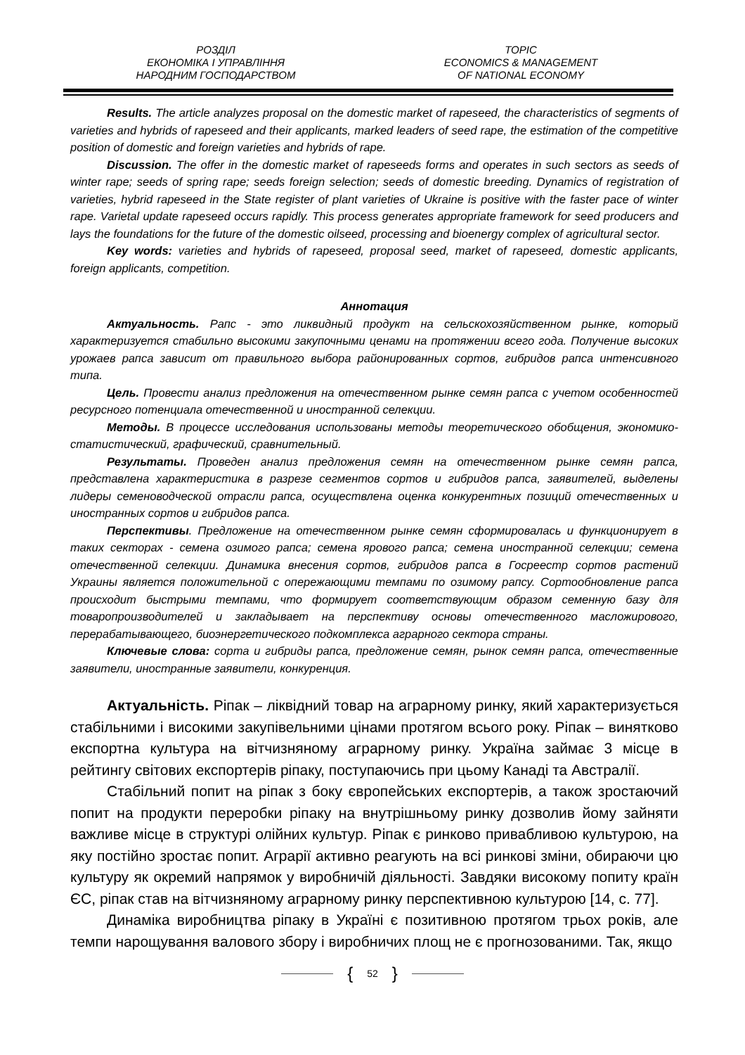РОЗДІЛ
ЕКОНОМІКА І УПРАВЛІННЯ
НАРОДНИМ ГОСПОДАРСТВОМ
TOPIC
ECONOMICS & MANAGEMENT
OF NATIONAL ECONOMY
Results. The article analyzes proposal on the domestic market of rapeseed, the characteristics of segments of varieties and hybrids of rapeseed and their applicants, marked leaders of seed rape, the estimation of the competitive position of domestic and foreign varieties and hybrids of rape.
Discussion. The offer in the domestic market of rapeseeds forms and operates in such sectors as seeds of winter rape; seeds of spring rape; seeds foreign selection; seeds of domestic breeding. Dynamics of registration of varieties, hybrid rapeseed in the State register of plant varieties of Ukraine is positive with the faster pace of winter rape. Varietal update rapeseed occurs rapidly. This process generates appropriate framework for seed producers and lays the foundations for the future of the domestic oilseed, processing and bioenergy complex of agricultural sector.
Key words: varieties and hybrids of rapeseed, proposal seed, market of rapeseed, domestic applicants, foreign applicants, competition.
Аннотация
Актуальность. Рапс - это ликвидный продукт на сельскохозяйственном рынке, который характеризуется стабильно высокими закупочными ценами на протяжении всего года. Получение высоких урожаев рапса зависит от правильного выбора районированных сортов, гибридов рапса интенсивного типа.
Цель. Провести анализ предложения на отечественном рынке семян рапса с учетом особенностей ресурсного потенциала отечественной и иностранной селекции.
Методы. В процессе исследования использованы методы теоретического обобщения, экономико-статистический, графический, сравнительный.
Результаты. Проведен анализ предложения семян на отечественном рынке семян рапса, представлена характеристика в разрезе сегментов сортов и гибридов рапса, заявителей, выделены лидеры семеноводческой отрасли рапса, осуществлена оценка конкурентных позиций отечественных и иностранных сортов и гибридов рапса.
Перспективы. Предложение на отечественном рынке семян сформировалась и функционирует в таких секторах - семена озимого рапса; семена ярового рапса; семена иностранной селекции; семена отечественной селекции. Динамика внесения сортов, гибридов рапса в Госреестр сортов растений Украины является положительной с опережающими темпами по озимому рапсу. Сортообновление рапса происходит быстрыми темпами, что формирует соответствующим образом семенную базу для товаропроизводителей и закладывает на перспективу основы отечественного масложирового, перерабатывающего, биоэнергетического подкомплекса аграрного сектора страны.
Ключевые слова: сорта и гибриды рапса, предложение семян, рынок семян рапса, отечественные заявители, иностранные заявители, конкуренция.
Актуальність. Ріпак – ліквідний товар на аграрному ринку, який характеризується стабільними і високими закупівельними цінами протягом всього року. Ріпак – винятково експортна культура на вітчизняному аграрному ринку. Україна займає 3 місце в рейтингу світових експортерів ріпаку, поступаючись при цьому Канаді та Австралії.
Стабільний попит на ріпак з боку європейських експортерів, а також зростаючий попит на продукти переробки ріпаку на внутрішньому ринку дозволив йому зайняти важливе місце в структурі олійних культур. Ріпак є ринково привабливою культурою, на яку постійно зростає попит. Аграрії активно реагують на всі ринкові зміни, обираючи цю культуру як окремий напрямок у виробничій діяльності. Завдяки високому попиту країн ЄС, ріпак став на вітчизняному аграрному ринку перспективною культурою [14, с. 77].
Динаміка виробництва ріпаку в Україні є позитивною протягом трьох років, але темпи нарощування валового збору і виробничих площ не є прогнозованими. Так, якщо
{ 52 }